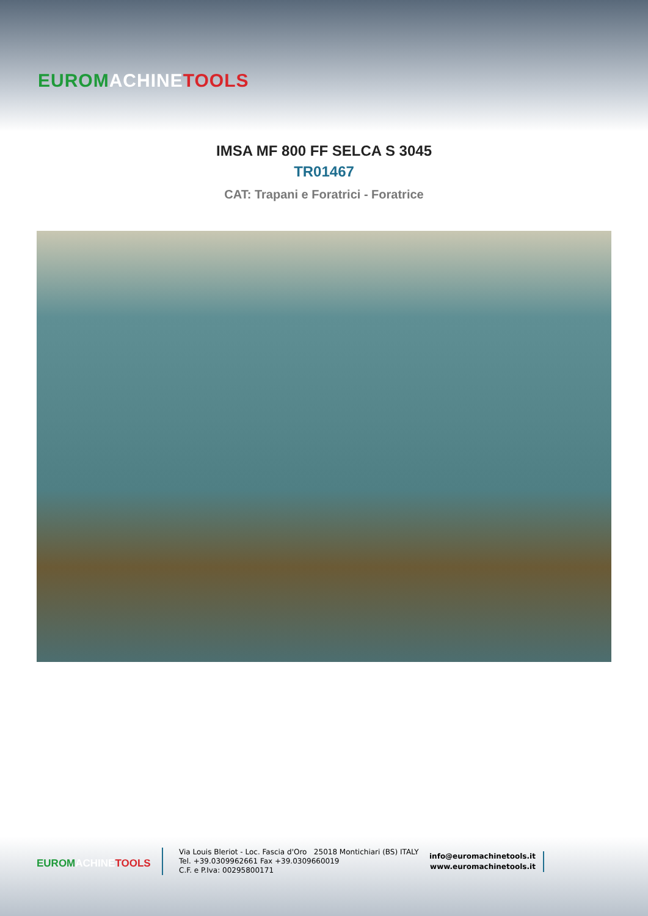EUROM ACHINE TOOLS
IMSA MF 800 FF SELCA S 3045
TR01467
CAT: Trapani e Foratrici - Foratrice
EUROM ACHINE TOOLS
Via Louis Bleriot - Loc. Fascia d'Oro 25018 Montichiari (BS) ITALY
Tel. +39.0309962661 Fax +39.0309660019
C.F. e P.Iva: 00295800171
info@euromachinetools.it
www.euromachinetools.it